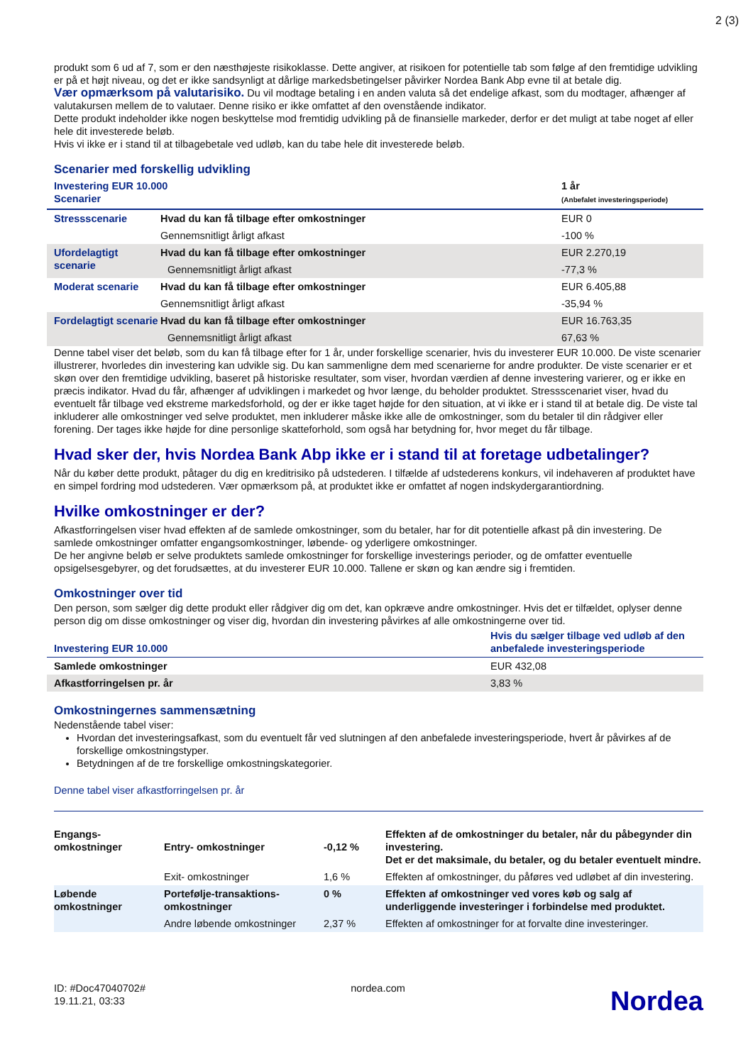2 (3)
produkt som 6 ud af 7, som er den næsthøjeste risikoklasse. Dette angiver, at risikoen for potentielle tab som følge af den fremtidige udvikling er på et højt niveau, og det er ikke sandsynligt at dårlige markedsbetingelser påvirker Nordea Bank Abp evne til at betale dig.
Vær opmærksom på valutarisiko. Du vil modtage betaling i en anden valuta så det endelige afkast, som du modtager, afhænger af valutakursen mellem de to valutaer. Denne risiko er ikke omfattet af den ovenstående indikator.
Dette produkt indeholder ikke nogen beskyttelse mod fremtidig udvikling på de finansielle markeder, derfor er det muligt at tabe noget af eller hele dit investerede beløb.
Hvis vi ikke er i stand til at tilbagebetale ved udløb, kan du tabe hele dit investerede beløb.
Scenarier med forskellig udvikling
| Investering EUR 10.000 Scenarier | | 1 år (Anbefalet investeringsperiode) |
| --- | --- | --- |
| Stressscenarie | Hvad du kan få tilbage efter omkostninger | EUR 0 |
| | Gennemsnitligt årligt afkast | -100 % |
| Ufordelagtigt scenarie | Hvad du kan få tilbage efter omkostninger | EUR 2.270,19 |
| | Gennemsnitligt årligt afkast | -77,3 % |
| Moderat scenarie | Hvad du kan få tilbage efter omkostninger | EUR 6.405,88 |
| | Gennemsnitligt årligt afkast | -35,94 % |
| Fordelagtigt scenarie | Hvad du kan få tilbage efter omkostninger | EUR 16.763,35 |
| | Gennemsnitligt årligt afkast | 67,63 % |
Denne tabel viser det beløb, som du kan få tilbage efter for 1 år, under forskellige scenarier, hvis du investerer EUR 10.000. De viste scenarier illustrerer, hvorledes din investering kan udvikle sig. Du kan sammenligne dem med scenarierne for andre produkter. De viste scenarier er et skøn over den fremtidige udvikling, baseret på historiske resultater, som viser, hvordan værdien af denne investering varierer, og er ikke en præcis indikator. Hvad du får, afhænger af udviklingen i markedet og hvor længe, du beholder produktet. Stressscenariet viser, hvad du eventuelt får tilbage ved ekstreme markedsforhold, og der er ikke taget højde for den situation, at vi ikke er i stand til at betale dig. De viste tal inkluderer alle omkostninger ved selve produktet, men inkluderer måske ikke alle de omkostninger, som du betaler til din rådgiver eller forening. Der tages ikke højde for dine personlige skatteforhold, som også har betydning for, hvor meget du får tilbage.
Hvad sker der, hvis Nordea Bank Abp ikke er i stand til at foretage udbetalinger?
Når du køber dette produkt, påtager du dig en kreditrisiko på udstederen. I tilfælde af udstederens konkurs, vil indehaveren af produktet have en simpel fordring mod udstederen. Vær opmærksom på, at produktet ikke er omfattet af nogen indskydergarantiordning.
Hvilke omkostninger er der?
Afkastforringelsen viser hvad effekten af de samlede omkostninger, som du betaler, har for dit potentielle afkast på din investering. De samlede omkostninger omfatter engangsomkostninger, løbende- og yderligere omkostninger.
De her angivne beløb er selve produktets samlede omkostninger for forskellige investerings perioder, og de omfatter eventuelle opsigelsesgebyrer, og det forudsættes, at du investerer EUR 10.000. Tallene er skøn og kan ændre sig i fremtiden.
Omkostninger over tid
Den person, som sælger dig dette produkt eller rådgiver dig om det, kan opkræve andre omkostninger. Hvis det er tilfældet, oplyser denne person dig om disse omkostninger og viser dig, hvordan din investering påvirkes af alle omkostningerne over tid.
| Investering EUR 10.000 | Hvis du sælger tilbage ved udløb af den anbefalede investeringsperiode |
| --- | --- |
| Samlede omkostninger | EUR 432,08 |
| Afkastforringelsen pr. år | 3,83 % |
Omkostningernes sammensætning
Nedenstående tabel viser:
Hvordan det investeringsafkast, som du eventuelt får ved slutningen af den anbefalede investeringsperiode, hvert år påvirkes af de forskellige omkostningstyper.
Betydningen af de tre forskellige omkostningskategorier.
Denne tabel viser afkastforringelsen pr. år
| Engangs- omkostninger | Entry- omkostninger | -0,12 % | Effekten af de omkostninger du betaler, når du påbegynder din investering. Det er det maksimale, du betaler, og du betaler eventuelt mindre. |
| | Exit- omkostninger | 1,6 % | Effekten af omkostninger, du påføres ved udløbet af din investering. |
| Løbende omkostninger | Portefølje-transaktions-omkostninger | 0 % | Effekten af omkostninger ved vores køb og salg af underliggende investeringer i forbindelse med produktet. |
| | Andre løbende omkostninger | 2,37 % | Effekten af omkostninger for at forvalte dine investeringer. |
ID: #Doc47040702#
19.11.21, 03:33
nordea.com
Nordea